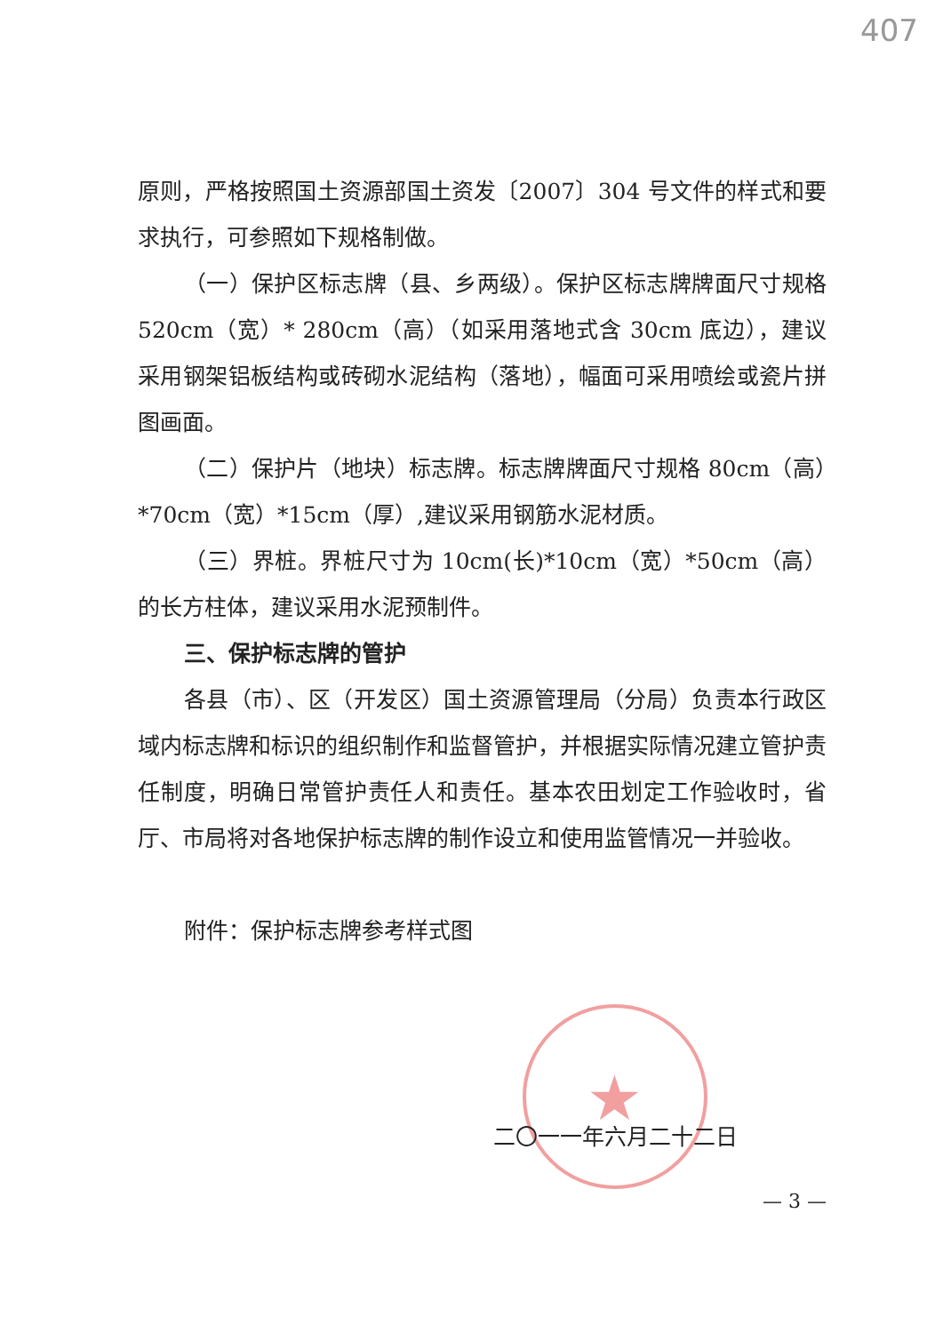407
★
原则，严格按照国土资源部国土资发〔2007〕304 号文件的样式和要求执行，可参照如下规格制做。
（一）保护区标志牌（县、乡两级）。保护区标志牌牌面尺寸规格 520cm（宽）* 280cm（高）（如采用落地式含 30cm 底边），建议采用钢架铝板结构或砖砌水泥结构（落地），幅面可采用喷绘或瓷片拼图画面。
（二）保护片（地块）标志牌。标志牌牌面尺寸规格 80cm（高）*70cm（宽）*15cm（厚）,建议采用钢筋水泥材质。
（三）界桩。界桩尺寸为 10cm(长)*10cm（宽）*50cm（高）的长方柱体，建议采用水泥预制件。
三、保护标志牌的管护
各县（市）、区（开发区）国土资源管理局（分局）负责本行政区域内标志牌和标识的组织制作和监督管护，并根据实际情况建立管护责任制度，明确日常管护责任人和责任。基本农田划定工作验收时，省厅、市局将对各地保护标志牌的制作设立和使用监管情况一并验收。
附件：保护标志牌参考样式图
二〇一一年六月二十二日
— 3 —